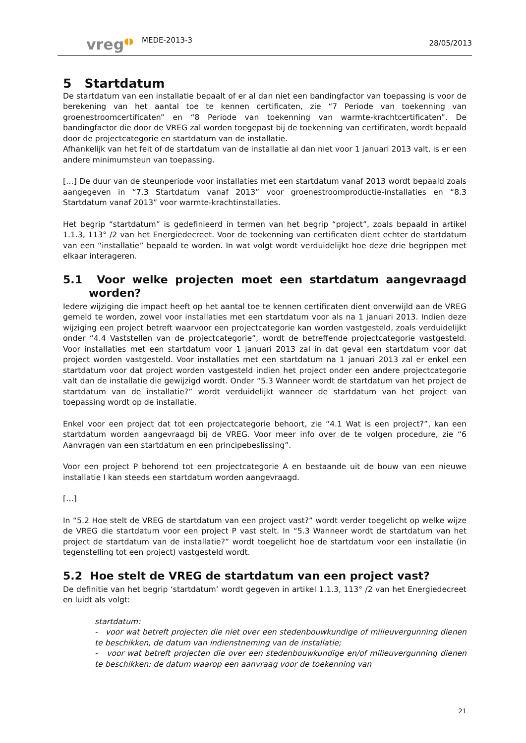vreg◖◗
MEDE-2013-3
28/05/2013
5 Startdatum
De startdatum van een installatie bepaalt of er al dan niet een bandingfactor van toepassing is voor de berekening van het aantal toe te kennen certificaten, zie “7 Periode van toekenning van groenestroomcertificaten” en “8 Periode van toekenning van warmte-krachtcertificaten”. De bandingfactor die door de VREG zal worden toegepast bij de toekenning van certificaten, wordt bepaald door de projectcategorie en startdatum van de installatie.
Afhankelijk van het feit of de startdatum van de installatie al dan niet voor 1 januari 2013 valt, is er een andere minimumsteun van toepassing.
[…] De duur van de steunperiode voor installaties met een startdatum vanaf 2013 wordt bepaald zoals aangegeven in “7.3 Startdatum vanaf 2013” voor groenestroomproductie-installaties en “8.3 Startdatum vanaf 2013” voor warmte-krachtinstallaties.
Het begrip “startdatum” is gedefinieerd in termen van het begrip “project”, zoals bepaald in artikel 1.1.3, 113° /2 van het Energiedecreet. Voor de toekenning van certificaten dient echter de startdatum van een “installatie” bepaald te worden. In wat volgt wordt verduidelijkt hoe deze drie begrippen met elkaar interageren.
5.1 Voor welke projecten moet een startdatum aangevraagd worden?
Iedere wijziging die impact heeft op het aantal toe te kennen certificaten dient onverwijld aan de VREG gemeld te worden, zowel voor installaties met een startdatum voor als na 1 januari 2013. Indien deze wijziging een project betreft waarvoor een projectcategorie kan worden vastgesteld, zoals verduidelijkt onder “4.4 Vaststellen van de projectcategorie”, wordt de betreffende projectcategorie vastgesteld. Voor installaties met een startdatum voor 1 januari 2013 zal in dat geval een startdatum voor dat project worden vastgesteld. Voor installaties met een startdatum na 1 januari 2013 zal er enkel een startdatum voor dat project worden vastgesteld indien het project onder een andere projectcategorie valt dan de installatie die gewijzigd wordt. Onder “5.3 Wanneer wordt de startdatum van het project de startdatum van de installatie?” wordt verduidelijkt wanneer de startdatum van het project van toepassing wordt op de installatie.
Enkel voor een project dat tot een projectcategorie behoort, zie “4.1 Wat is een project?”, kan een startdatum worden aangevraagd bij de VREG. Voor meer info over de te volgen procedure, zie “6 Aanvragen van een startdatum en een principebeslissing”.
Voor een project P behorend tot een projectcategorie A en bestaande uit de bouw van een nieuwe installatie I kan steeds een startdatum worden aangevraagd.
[…]
In “5.2 Hoe stelt de VREG de startdatum van een project vast?” wordt verder toegelicht op welke wijze de VREG die startdatum voor een project P vast stelt. In “5.3 Wanneer wordt de startdatum van het project de startdatum van de installatie?” wordt toegelicht hoe de startdatum voor een installatie (in tegenstelling tot een project) vastgesteld wordt.
5.2 Hoe stelt de VREG de startdatum van een project vast?
De definitie van het begrip ‘startdatum’ wordt gegeven in artikel 1.1.3, 113° /2 van het Energiedecreet en luidt als volgt:
startdatum:
- voor wat betreft projecten die niet over een stedenbouwkundige of milieuvergunning dienen te beschikken, de datum van indienstneming van de installatie;
- voor wat betreft projecten die over een stedenbouwkundige en/of milieuvergunning dienen te beschikken: de datum waarop een aanvraag voor de toekenning van
21